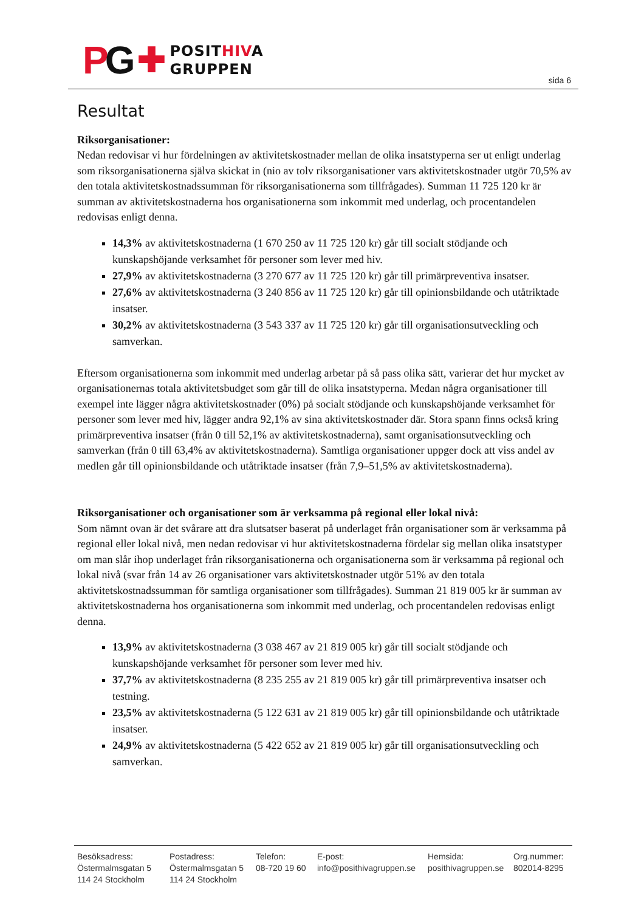PG ✚ POSITHIVA
GRUPPEN
sida 6
Resultat
Riksorganisationer:
Nedan redovisar vi hur fördelningen av aktivitetskostnader mellan de olika insatstyperna ser ut enligt underlag som riksorganisationerna själva skickat in (nio av tolv riksorganisationer vars aktivitetskostnader utgör 70,5% av den totala aktivitetskostnadssumman för riksorganisationerna som tillfrågades). Summan 11 725 120 kr är summan av aktivitetskostnaderna hos organisationerna som inkommit med underlag, och procentandelen redovisas enligt denna.
14,3% av aktivitetskostnaderna (1 670 250 av 11 725 120 kr) går till socialt stödjande och kunskapshöjande verksamhet för personer som lever med hiv.
27,9% av aktivitetskostnaderna (3 270 677 av 11 725 120 kr) går till primärpreventiva insatser.
27,6% av aktivitetskostnaderna (3 240 856 av 11 725 120 kr) går till opinionsbildande och utåtriktade insatser.
30,2% av aktivitetskostnaderna (3 543 337 av 11 725 120 kr) går till organisationsutveckling och samverkan.
Eftersom organisationerna som inkommit med underlag arbetar på så pass olika sätt, varierar det hur mycket av organisationernas totala aktivitetsbudget som går till de olika insatstyperna. Medan några organisationer till exempel inte lägger några aktivitetskostnader (0%) på socialt stödjande och kunskapshöjande verksamhet för personer som lever med hiv, lägger andra 92,1% av sina aktivitetskostnader där. Stora spann finns också kring primärpreventiva insatser (från 0 till 52,1% av aktivitetskostnaderna), samt organisationsutveckling och samverkan (från 0 till 63,4% av aktivitetskostnaderna). Samtliga organisationer uppger dock att viss andel av medlen går till opinionsbildande och utåtriktade insatser (från 7,9–51,5% av aktivitetskostnaderna).
Riksorganisationer och organisationer som är verksamma på regional eller lokal nivå:
Som nämnt ovan är det svårare att dra slutsatser baserat på underlaget från organisationer som är verksamma på regional eller lokal nivå, men nedan redovisar vi hur aktivitetskostnaderna fördelar sig mellan olika insatstyper om man slår ihop underlaget från riksorganisationerna och organisationerna som är verksamma på regional och lokal nivå (svar från 14 av 26 organisationer vars aktivitetskostnader utgör 51% av den totala aktivitetskostnadssumman för samtliga organisationer som tillfrågades). Summan 21 819 005 kr är summan av aktivitetskostnaderna hos organisationerna som inkommit med underlag, och procentandelen redovisas enligt denna.
13,9% av aktivitetskostnaderna (3 038 467 av 21 819 005 kr) går till socialt stödjande och kunskapshöjande verksamhet för personer som lever med hiv.
37,7% av aktivitetskostnaderna (8 235 255 av 21 819 005 kr) går till primärpreventiva insatser och testning.
23,5% av aktivitetskostnaderna (5 122 631 av 21 819 005 kr) går till opinionsbildande och utåtriktade insatser.
24,9% av aktivitetskostnaderna (5 422 652 av 21 819 005 kr) går till organisationsutveckling och samverkan.
Besöksadress:
Östermalmsgatan 5
114 24 Stockholm
Postadress:
Östermalmsgatan 5
114 24 Stockholm
Telefon:
08-720 19 60
E-post:
info@posithivagruppen.se
Hemsida:
posithivagruppen.se
Org.nummer:
802014-8295